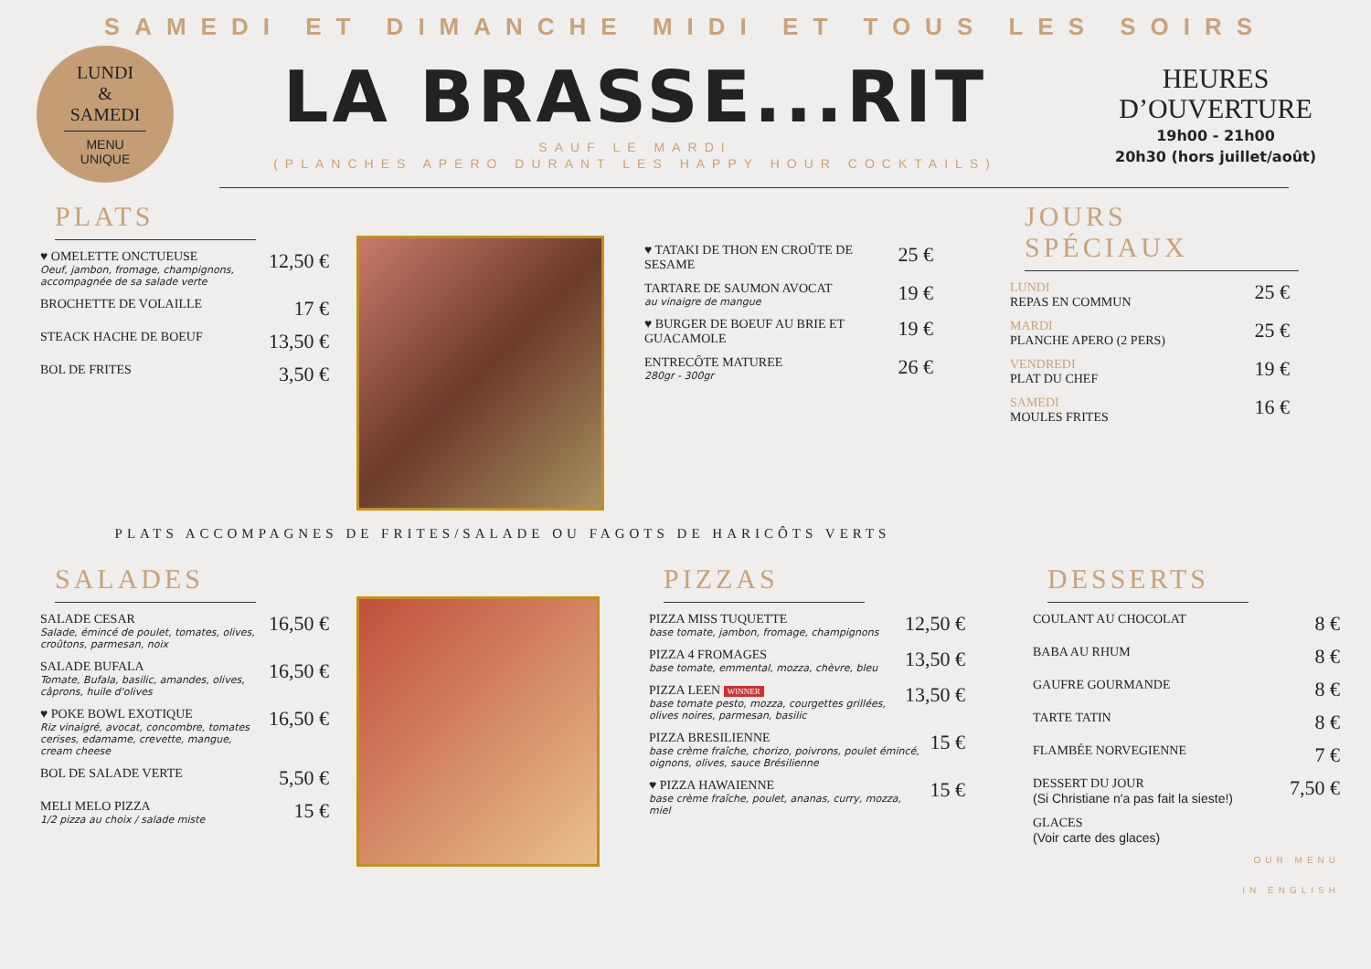SAMEDI ET DIMANCHE MIDI ET TOUS LES SOIRS
LUNDI
&
SAMEDI
MENU UNIQUE
LA BRASSE...RIT
SAUF LE MARDI
(PLANCHES APERO DURANT LES HAPPY HOUR COCKTAILS)
HEURES D’OUVERTURE
19h00 - 21h00
20h30 (hors juillet/août)
PLATS
♥ OMELETTE ONCTUEUSE
Oeuf, jambon, fromage, champignons, accompagnée de sa salade verte
12,50 €
BROCHETTE DE VOLAILLE
17 €
STEACK HACHE DE BOEUF
13,50 €
BOL DE FRITES
3,50 €
♥ TATAKI DE THON EN CROÛTE DE SESAME
25 €
TARTARE DE SAUMON AVOCAT
au vinaigre de mangue
19 €
♥ BURGER DE BOEUF AU BRIE ET GUACAMOLE
19 €
ENTRECÔTE MATUREE
280gr - 300gr
26 €
JOURS SPÉCIAUX
LUNDI
REPAS EN COMMUN
25 €
MARDI
PLANCHE APERO (2 PERS)
25 €
VENDREDI
PLAT DU CHEF
19 €
SAMEDI
MOULES FRITES
16 €
PLATS ACCOMPAGNES DE FRITES/SALADE OU FAGOTS DE HARICÔTS VERTS
SALADES
SALADE CESAR
Salade, émincé de poulet, tomates, olives, croûtons, parmesan, noix
16,50 €
SALADE BUFALA
Tomate, Bufala, basilic, amandes, olives, câprons, huile d'olives
16,50 €
♥ POKE BOWL EXOTIQUE
Riz vinaigré, avocat, concombre, tomates cerises, edamame, crevette, mangue, cream cheese
16,50 €
BOL DE SALADE VERTE
5,50 €
MELI MELO PIZZA
1/2 pizza au choix / salade miste
15 €
PIZZAS
PIZZA MISS TUQUETTE
base tomate, jambon, fromage, champignons
12,50 €
PIZZA 4 FROMAGES
base tomate, emmental, mozza, chèvre, bleu
13,50 €
PIZZA LEEN WINNER
base tomate pesto, mozza, courgettes grillées, olives noires, parmesan, basilic
13,50 €
PIZZA BRESILIENNE
base crème fraîche, chorizo, poivrons, poulet émincé, oignons, olives, sauce Brésilienne
15 €
♥ PIZZA HAWAIENNE
base crème fraîche, poulet, ananas, curry, mozza, miel
15 €
DESSERTS
COULANT AU CHOCOLAT
8 €
BABA AU RHUM
8 €
GAUFRE GOURMANDE
8 €
TARTE TATIN
8 €
FLAMBÉE NORVEGIENNE
7 €
DESSERT DU JOUR
(Si Christiane n'a pas fait la sieste!)
7,50 €
GLACES
(Voir carte des glaces)
OUR MENU
IN ENGLISH